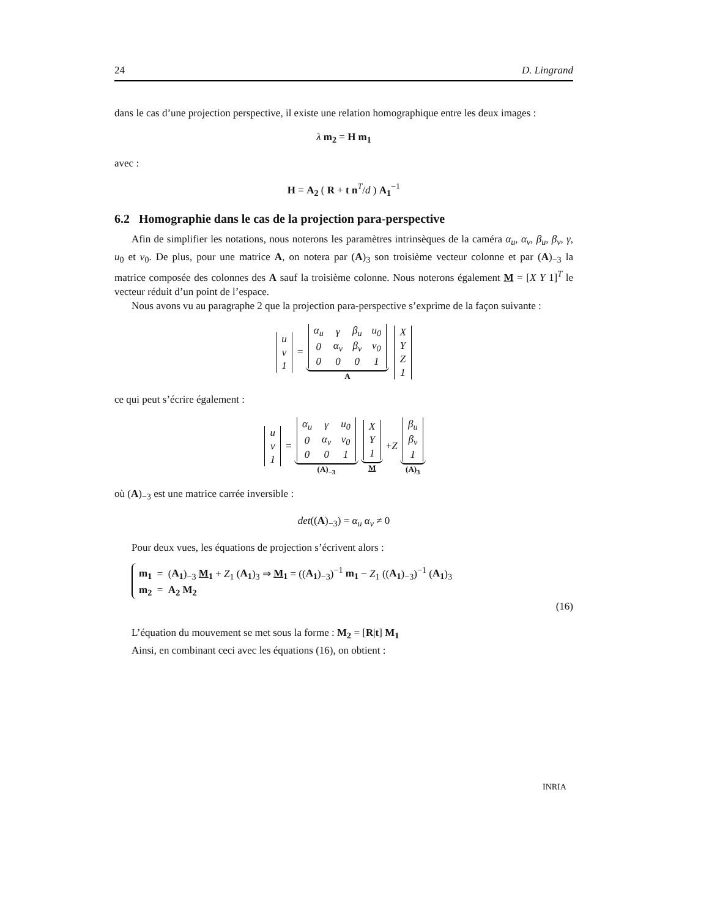24 D. Lingrand
dans le cas d’une projection perspective, il existe une relation homographique entre les deux images :
λ m<sub>2</sub> = H m<sub>1</sub>
avec :
H = A<sub>2</sub> ( R + t n<sup>T</sup>/d ) A<sub>1</sub><sup>−1</sup>
6.2 Homographie dans le cas de la projection para-perspective
Afin de simplifier les notations, nous noterons les paramètres intrinsèques de la caméra α<sub>u</sub>, α<sub>v</sub>, β<sub>u</sub>, β<sub>v</sub>, γ, u<sub>0</sub> et v<sub>0</sub>. De plus, pour une matrice A, on notera par (A)<sub>3</sub> son troisième vecteur colonne et par (A)<sub>−3</sub> la matrice composée des colonnes des A sauf la troisième colonne. Nous noterons également M = [X Y 1]<sup>T</sup> le vecteur réduit d’un point de l’espace.
Nous avons vu au paragraphe 2 que la projection para-perspective s’exprime de la façon suivante :
| u |
| v |
| 1 |
=
| α<sub>u</sub> | γ | β<sub>u</sub> | u<sub>0</sub> |
| 0 | α<sub>v</sub> | β<sub>v</sub> | v<sub>0</sub> |
| 0 | 0 | 0 | 1 |
A
| X |
| Y |
| Z |
| 1 |
ce qui peut s’écrire également :
| u |
| v |
| 1 |
=
| α<sub>u</sub> | γ | u<sub>0</sub> |
| 0 | α<sub>v</sub> | v<sub>0</sub> |
| 0 | 0 | 1 |
(A)<sub>−3</sub>
| X |
| Y |
| 1 |
M
+Z
| β<sub>u</sub> |
| β<sub>v</sub> |
| 1 |
(A)<sub>3</sub>
où (A)<sub>−3</sub> est une matrice carrée inversible :
det((A)<sub>−3</sub>) = α<sub>u</sub> α<sub>v</sub> ≠ 0
Pour deux vues, les équations de projection s’écrivent alors :
m<sub>1</sub> = (A<sub>1</sub>)<sub>−3</sub> M<sub>1</sub> + Z<sub>1</sub> (A<sub>1</sub>)<sub>3</sub> ⇒ M<sub>1</sub> = ((A<sub>1</sub>)<sub>−3</sub>)<sup>−1</sup> m<sub>1</sub> − Z<sub>1</sub> ((A<sub>1</sub>)<sub>−3</sub>)<sup>−1</sup> (A<sub>1</sub>)<sub>3</sub>
m<sub>2</sub> = A<sub>2</sub> M<sub>2</sub>
(16)
L’équation du mouvement se met sous la forme : M<sub>2</sub> = [R|t] M<sub>1</sub>
Ainsi, en combinant ceci avec les équations (16), on obtient :
INRIA